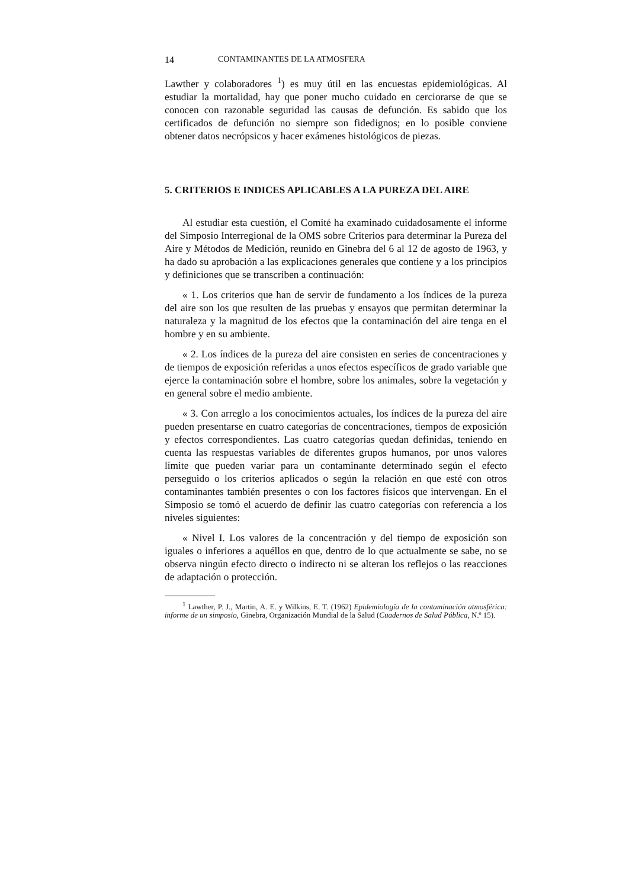14 CONTAMINANTES DE LA ATMOSFERA
Lawther y colaboradores <sup>1</sup>) es muy útil en las encuestas epidemiológicas. Al estudiar la mortalidad, hay que poner mucho cuidado en cerciorarse de que se conocen con razonable seguridad las causas de defunción. Es sabido que los certificados de defunción no siempre son fidedignos; en lo posible conviene obtener datos necrópsicos y hacer exámenes histológicos de piezas.
5. CRITERIOS E INDICES APLICABLES A LA PUREZA DEL AIRE
Al estudiar esta cuestión, el Comité ha examinado cuidadosamente el informe del Simposio Interregional de la OMS sobre Criterios para determinar la Pureza del Aire y Métodos de Medición, reunido en Ginebra del 6 al 12 de agosto de 1963, y ha dado su aprobación a las explicaciones generales que contiene y a los principios y definiciones que se transcriben a continuación:
« 1. Los criterios que han de servir de fundamento a los índices de la pureza del aire son los que resulten de las pruebas y ensayos que permitan determinar la naturaleza y la magnitud de los efectos que la contaminación del aire tenga en el hombre y en su ambiente.
« 2. Los índices de la pureza del aire consisten en series de concentraciones y de tiempos de exposición referidas a unos efectos específicos de grado variable que ejerce la contaminación sobre el hombre, sobre los animales, sobre la vegetación y en general sobre el medio ambiente.
« 3. Con arreglo a los conocimientos actuales, los índices de la pureza del aire pueden presentarse en cuatro categorías de concentraciones, tiempos de exposición y efectos correspondientes. Las cuatro categorías quedan definidas, teniendo en cuenta las respuestas variables de diferentes grupos humanos, por unos valores límite que pueden variar para un contaminante determinado según el efecto perseguido o los criterios aplicados o según la relación en que esté con otros contaminantes también presentes o con los factores físicos que intervengan. En el Simposio se tomó el acuerdo de definir las cuatro categorías con referencia a los niveles siguientes:
« Nivel I. Los valores de la concentración y del tiempo de exposición son iguales o inferiores a aquéllos en que, dentro de lo que actualmente se sabe, no se observa ningún efecto directo o indirecto ni se alteran los reflejos o las reacciones de adaptación o protección.
<sup>1</sup> Lawther, P. J., Martin, A. E. y Wilkins, E. T. (1962) Epidemiología de la contaminación atmosférica: informe de un simposio, Ginebra, Organización Mundial de la Salud (Cuadernos de Salud Pública, N.º 15).